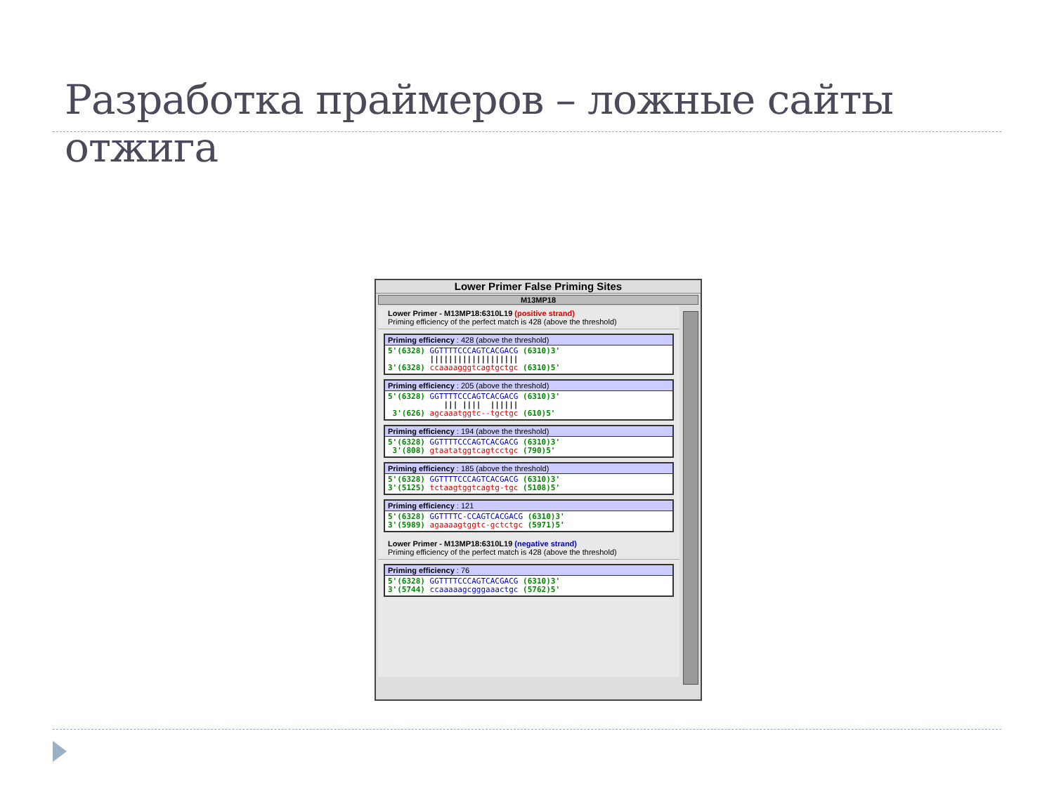Разработка праймеров – ложные сайты отжига
Lower Primer False Priming Sites
M13MP18
Lower Primer - M13MP18:6310L19 (positive strand)
Priming efficiency of the perfect match is 428 (above the threshold)
Priming efficiency : 428 (above the threshold)
5'(6328) GGTTTTCCCAGTCACGACG (6310)3'
         |||||||||||||||||||
3'(6328) ccaaaagggtcagtgctgc (6310)5'
Priming efficiency : 205 (above the threshold)
5'(6328) GGTTTTCCCAGTCACGACG (6310)3'
            ||| ||||  ||||||
 3'(626) agcaaatggtc--tgctgc (610)5'
Priming efficiency : 194 (above the threshold)
5'(6328) GGTTTTCCCAGTCACGACG (6310)3'
 3'(808) gtaatatggtcagtcctgc (790)5'
Priming efficiency : 185 (above the threshold)
5'(6328) GGTTTTCCCAGTCACGACG (6310)3'
3'(5125) tctaagtggtcagtg-tgc (5108)5'
Priming efficiency : 121
5'(6328) GGTTTTC-CCAGTCACGACG (6310)3'
3'(5989) agaaaagtggtc-gctctgc (5971)5'
Lower Primer - M13MP18:6310L19 (negative strand)
Priming efficiency of the perfect match is 428 (above the threshold)
Priming efficiency : 76
5'(6328) GGTTTTCCCAGTCACGACG (6310)3'
3'(5744) ccaaaaagcgggaaactgc (5762)5'